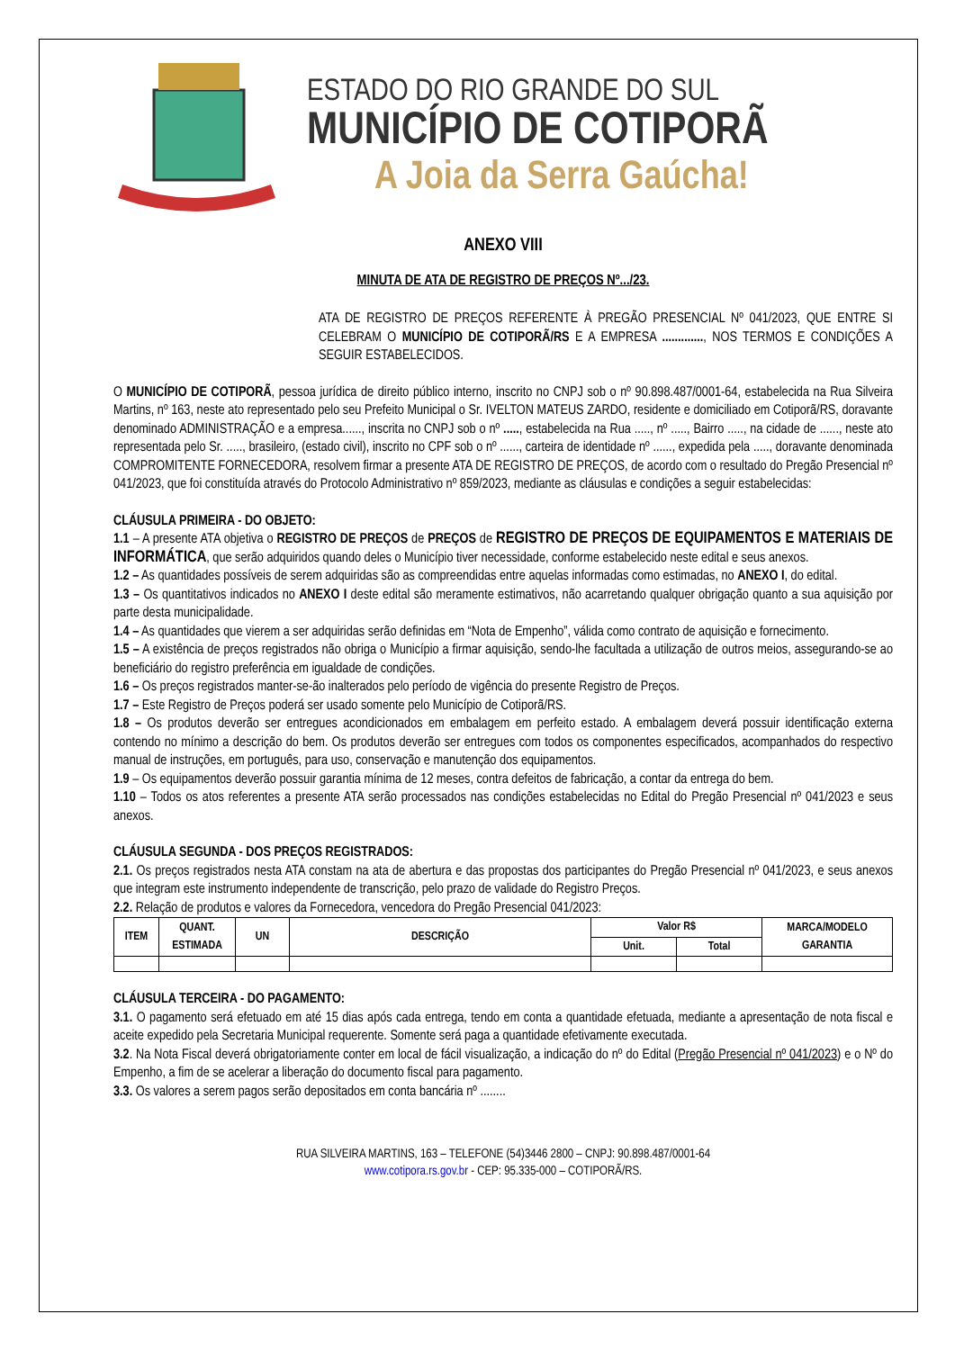ESTADO DO RIO GRANDE DO SUL
MUNICÍPIO DE COTIPORÃ
A Joia da Serra Gaúcha!
ANEXO VIII
MINUTA DE ATA DE REGISTRO DE PREÇOS Nº.../23.
ATA DE REGISTRO DE PREÇOS REFERENTE À PREGÃO PRESENCIAL Nº 041/2023, QUE ENTRE SI CELEBRAM O MUNICÍPIO DE COTIPORÃ/RS E A EMPRESA ............., NOS TERMOS E CONDIÇÕES A SEGUIR ESTABELECIDOS.
O MUNICÍPIO DE COTIPORÃ, pessoa jurídica de direito público interno, inscrito no CNPJ sob o nº 90.898.487/0001-64, estabelecida na Rua Silveira Martins, nº 163, neste ato representado pelo seu Prefeito Municipal o Sr. IVELTON MATEUS ZARDO, residente e domiciliado em Cotiporã/RS, doravante denominado ADMINISTRAÇÃO e a empresa......, inscrita no CNPJ sob o nº ....., estabelecida na Rua ....., nº ....., Bairro ....., na cidade de ......, neste ato representada pelo Sr. ....., brasileiro, (estado civil), inscrito no CPF sob o nº ......, carteira de identidade nº ......, expedida pela ....., doravante denominada COMPROMITENTE FORNECEDORA, resolvem firmar a presente ATA DE REGISTRO DE PREÇOS, de acordo com o resultado do Pregão Presencial nº 041/2023, que foi constituída através do Protocolo Administrativo nº 859/2023, mediante as cláusulas e condições a seguir estabelecidas:
CLÁUSULA PRIMEIRA - DO OBJETO:
1.1 – A presente ATA objetiva o REGISTRO DE PREÇOS de PREÇOS de REGISTRO DE PREÇOS DE EQUIPAMENTOS E MATERIAIS DE INFORMÁTICA, que serão adquiridos quando deles o Município tiver necessidade, conforme estabelecido neste edital e seus anexos.
1.2 – As quantidades possíveis de serem adquiridas são as compreendidas entre aquelas informadas como estimadas, no ANEXO I, do edital.
1.3 – Os quantitativos indicados no ANEXO I deste edital são meramente estimativos, não acarretando qualquer obrigação quanto a sua aquisição por parte desta municipalidade.
1.4 – As quantidades que vierem a ser adquiridas serão definidas em “Nota de Empenho”, válida como contrato de aquisição e fornecimento.
1.5 – A existência de preços registrados não obriga o Município a firmar aquisição, sendo-lhe facultada a utilização de outros meios, assegurando-se ao beneficiário do registro preferência em igualdade de condições.
1.6 – Os preços registrados manter-se-ão inalterados pelo período de vigência do presente Registro de Preços.
1.7 – Este Registro de Preços poderá ser usado somente pelo Município de Cotiporã/RS.
1.8 – Os produtos deverão ser entregues acondicionados em embalagem em perfeito estado. A embalagem deverá possuir identificação externa contendo no mínimo a descrição do bem. Os produtos deverão ser entregues com todos os componentes especificados, acompanhados do respectivo manual de instruções, em português, para uso, conservação e manutenção dos equipamentos.
1.9 – Os equipamentos deverão possuir garantia mínima de 12 meses, contra defeitos de fabricação, a contar da entrega do bem.
1.10 – Todos os atos referentes a presente ATA serão processados nas condições estabelecidas no Edital do Pregão Presencial nº 041/2023 e seus anexos.
CLÁUSULA SEGUNDA - DOS PREÇOS REGISTRADOS:
2.1. Os preços registrados nesta ATA constam na ata de abertura e das propostas dos participantes do Pregão Presencial nº 041/2023, e seus anexos que integram este instrumento independente de transcrição, pelo prazo de validade do Registro Preços.
2.2. Relação de produtos e valores da Fornecedora, vencedora do Pregão Presencial 041/2023:
| ITEM | QUANT. ESTIMADA | UN | DESCRIÇÃO | Valor R$ | | MARCA/MODELO GARANTIA |
| --- | --- | --- | --- | --- | --- | --- |
| | | | | Unit. | Total | |
CLÁUSULA TERCEIRA - DO PAGAMENTO:
3.1. O pagamento será efetuado em até 15 dias após cada entrega, tendo em conta a quantidade efetuada, mediante a apresentação de nota fiscal e aceite expedido pela Secretaria Municipal requerente. Somente será paga a quantidade efetivamente executada.
3.2. Na Nota Fiscal deverá obrigatoriamente conter em local de fácil visualização, a indicação do nº do Edital (Pregão Presencial nº 041/2023) e o Nº do Empenho, a fim de se acelerar a liberação do documento fiscal para pagamento.
3.3. Os valores a serem pagos serão depositados em conta bancária nº ........
RUA SILVEIRA MARTINS, 163 – TELEFONE (54)3446 2800 – CNPJ: 90.898.487/0001-64
www.cotipora.rs.gov.br - CEP: 95.335-000 – COTIPORÃ/RS.